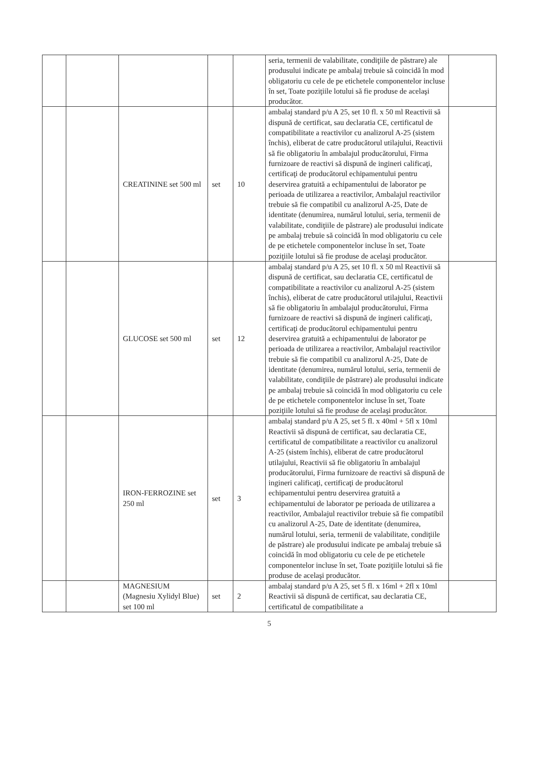| | | | | | seria, termenii de valabilitate, condiţiile de păstrare) ale produsului indicate pe ambalaj trebuie să coincidă în mod obligatoriu cu cele de pe etichetele componentelor incluse în set, Toate poziţiile lotului să fie produse de acelaşi producător. | |
| | | CREATININE set 500 ml | set | 10 | ambalaj standard p/u A 25, set 10 fl. x 50 ml Reactivii să dispună de certificat, sau declaratia CE, certificatul de compatibilitate a reactivilor cu analizorul A-25 (sistem închis), eliberat de catre producătorul utilajului, Reactivii să fie obligatoriu în ambalajul producătorului, Firma furnizoare de reactivi să dispună de ingineri calificaţi, certificaţi de producătorul echipamentului pentru deservirea gratuită a echipamentului de laborator pe perioada de utilizarea a reactivilor, Ambalajul reactivilor trebuie să fie compatibil cu analizorul A-25, Date de identitate (denumirea, numărul lotului, seria, termenii de valabilitate, condiţiile de păstrare) ale produsului indicate pe ambalaj trebuie să coincidă în mod obligatoriu cu cele de pe etichetele componentelor incluse în set, Toate poziţiile lotului să fie produse de acelaşi producător. | |
| | | GLUCOSE set 500 ml | set | 12 | ambalaj standard p/u A 25, set 10 fl. x 50 ml Reactivii să dispună de certificat, sau declaratia CE, certificatul de compatibilitate a reactivilor cu analizorul A-25 (sistem închis), eliberat de catre producătorul utilajului, Reactivii să fie obligatoriu în ambalajul producătorului, Firma furnizoare de reactivi să dispună de ingineri calificaţi, certificaţi de producătorul echipamentului pentru deservirea gratuită a echipamentului de laborator pe perioada de utilizarea a reactivilor, Ambalajul reactivilor trebuie să fie compatibil cu analizorul A-25, Date de identitate (denumirea, numărul lotului, seria, termenii de valabilitate, condiţiile de păstrare) ale produsului indicate pe ambalaj trebuie să coincidă în mod obligatoriu cu cele de pe etichetele componentelor incluse în set, Toate poziţiile lotului să fie produse de acelaşi producător. | |
| | | IRON-FERROZINE set 250 ml | set | 3 | ambalaj standard p/u A 25, set 5 fl. x 40ml + 5fl x 10ml Reactivii să dispună de certificat, sau declaratia CE, certificatul de compatibilitate a reactivilor cu analizorul A-25 (sistem închis), eliberat de catre producătorul utilajului, Reactivii să fie obligatoriu în ambalajul producătorului, Firma furnizoare de reactivi să dispună de ingineri calificaţi, certificaţi de producătorul echipamentului pentru deservirea gratuită a echipamentului de laborator pe perioada de utilizarea a reactivilor, Ambalajul reactivilor trebuie să fie compatibil cu analizorul A-25, Date de identitate (denumirea, numărul lotului, seria, termenii de valabilitate, condiţiile de păstrare) ale produsului indicate pe ambalaj trebuie să coincidă în mod obligatoriu cu cele de pe etichetele componentelor incluse în set, Toate poziţiile lotului să fie produse de acelaşi producător. | |
| | | MAGNESIUM (Magnesiu Xylidyl Blue) set 100 ml | set | 2 | ambalaj standard p/u A 25, set 5 fl. x 16ml + 2fl x 10ml Reactivii să dispună de certificat, sau declaratia CE, certificatul de compatibilitate a | |
5